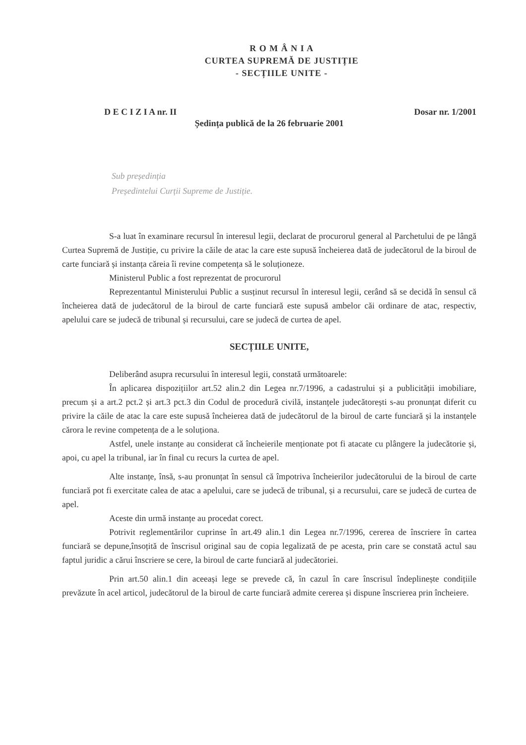R O M Â N I A
CURTEA SUPREMĂ DE JUSTIȚIE
- SECȚIILE UNITE -
D E C I Z I A nr. II Dosar nr. 1/2001
Ședința publică de la 26 februarie 2001
Sub președinția
Președintelui Curții Supreme de Justiție.
S-a luat în examinare recursul în interesul legii, declarat de procurorul general al Parchetului de pe lângă Curtea Supremă de Justiție, cu privire la căile de atac la care este supusă încheierea dată de judecătorul de la biroul de carte funciară și instanța căreia îi revine competența să le soluționeze.
Ministerul Public a fost reprezentat de procurorul
Reprezentantul Ministerului Public a susținut recursul în interesul legii, cerând să se decidă în sensul că încheierea dată de judecătorul de la biroul de carte funciară este supusă ambelor căi ordinare de atac, respectiv, apelului care se judecă de tribunal și recursului, care se judecă de curtea de apel.
SECȚIILE UNITE,
Deliberând asupra recursului în interesul legii, constată următoarele:
În aplicarea dispozițiilor art.52 alin.2 din Legea nr.7/1996, a cadastrului și a publicității imobiliare, precum și a art.2 pct.2 și art.3 pct.3 din Codul de procedură civilă, instanțele judecătorești s-au pronunțat diferit cu privire la căile de atac la care este supusă încheierea dată de judecătorul de la biroul de carte funciară și la instanțele cărora le revine competența de a le soluționa.
Astfel, unele instanțe au considerat că încheierile menționate pot fi atacate cu plângere la judecătorie și, apoi, cu apel la tribunal, iar în final cu recurs la curtea de apel.
Alte instanțe, însă, s-au pronunțat în sensul că împotriva încheierilor judecătorului de la biroul de carte funciară pot fi exercitate calea de atac a apelului, care se judecă de tribunal, și a recursului, care se judecă de curtea de apel.
Aceste din urmă instanțe au procedat corect.
Potrivit reglementărilor cuprinse în art.49 alin.1 din Legea nr.7/1996, cererea de înscriere în cartea funciară se depune,însoțită de înscrisul original sau de copia legalizată de pe acesta, prin care se constată actul sau faptul juridic a cărui înscriere se cere, la biroul de carte funciară al judecătoriei.
Prin art.50 alin.1 din aceeași lege se prevede că, în cazul în care înscrisul îndeplinește condițiile prevăzute în acel articol, judecătorul de la biroul de carte funciară admite cererea și dispune înscrierea prin încheiere.